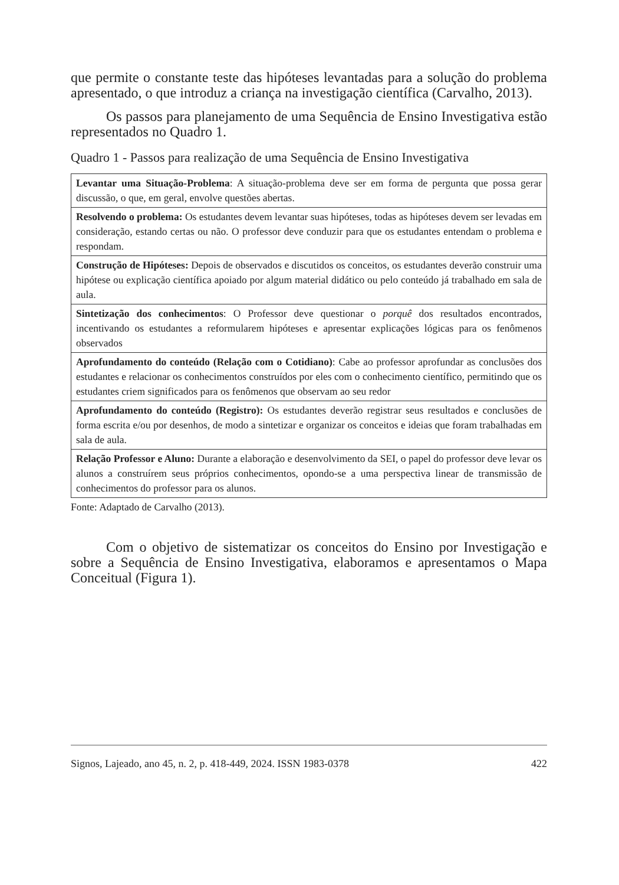que permite o constante teste das hipóteses levantadas para a solução do problema apresentado, o que introduz a criança na investigação científica (Carvalho, 2013).
Os passos para planejamento de uma Sequência de Ensino Investigativa estão representados no Quadro 1.
Quadro 1 - Passos para realização de uma Sequência de Ensino Investigativa
| Levantar uma Situação-Problema : A situação-problema deve ser em forma de pergunta que possa gerar discussão, o que, em geral, envolve questões abertas. |
| Resolvendo o problema: Os estudantes devem levantar suas hipóteses, todas as hipóteses devem ser levadas em consideração, estando certas ou não. O professor deve conduzir para que os estudantes entendam o problema e respondam. |
| Construção de Hipóteses: Depois de observados e discutidos os conceitos, os estudantes deverão construir uma hipótese ou explicação científica apoiado por algum material didático ou pelo conteúdo já trabalhado em sala de aula. |
| Sintetização dos conhecimentos : O Professor deve questionar o porquê dos resultados encontrados, incentivando os estudantes a reformularem hipóteses e apresentar explicações lógicas para os fenômenos observados |
| Aprofundamento do conteúdo (Relação com o Cotidiano) : Cabe ao professor aprofundar as conclusões dos estudantes e relacionar os conhecimentos construídos por eles com o conhecimento científico, permitindo que os estudantes criem significados para os fenômenos que observam ao seu redor |
| Aprofundamento do conteúdo (Registro): Os estudantes deverão registrar seus resultados e conclusões de forma escrita e/ou por desenhos, de modo a sintetizar e organizar os conceitos e ideias que foram trabalhadas em sala de aula. |
| Relação Professor e Aluno: Durante a elaboração e desenvolvimento da SEI, o papel do professor deve levar os alunos a construírem seus próprios conhecimentos, opondo-se a uma perspectiva linear de transmissão de conhecimentos do professor para os alunos. |
Fonte: Adaptado de Carvalho (2013).
Com o objetivo de sistematizar os conceitos do Ensino por Investigação e sobre a Sequência de Ensino Investigativa, elaboramos e apresentamos o Mapa Conceitual (Figura 1).
Signos, Lajeado, ano 45, n. 2, p. 418-449, 2024. ISSN 1983-0378 422